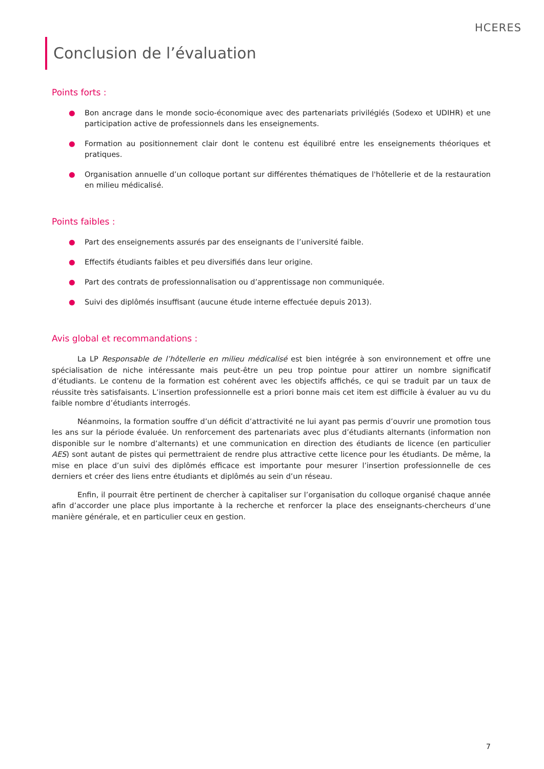HCERES
Conclusion de l’évaluation
Points forts :
● Bon ancrage dans le monde socio-économique avec des partenariats privilégiés (Sodexo et UDIHR) et une participation active de professionnels dans les enseignements.
● Formation au positionnement clair dont le contenu est équilibré entre les enseignements théoriques et pratiques.
● Organisation annuelle d’un colloque portant sur différentes thématiques de l'hôtellerie et de la restauration en milieu médicalisé.
Points faibles :
● Part des enseignements assurés par des enseignants de l’université faible.
● Effectifs étudiants faibles et peu diversifiés dans leur origine.
● Part des contrats de professionnalisation ou d’apprentissage non communiquée.
● Suivi des diplômés insuffisant (aucune étude interne effectuée depuis 2013).
Avis global et recommandations :
La LP Responsable de l’hôtellerie en milieu médicalisé est bien intégrée à son environnement et offre une spécialisation de niche intéressante mais peut-être un peu trop pointue pour attirer un nombre significatif d’étudiants. Le contenu de la formation est cohérent avec les objectifs affichés, ce qui se traduit par un taux de réussite très satisfaisants. L’insertion professionnelle est a priori bonne mais cet item est difficile à évaluer au vu du faible nombre d’étudiants interrogés.
Néanmoins, la formation souffre d’un déficit d’attractivité ne lui ayant pas permis d’ouvrir une promotion tous les ans sur la période évaluée. Un renforcement des partenariats avec plus d’étudiants alternants (information non disponible sur le nombre d’alternants) et une communication en direction des étudiants de licence (en particulier AES) sont autant de pistes qui permettraient de rendre plus attractive cette licence pour les étudiants. De même, la mise en place d’un suivi des diplômés efficace est importante pour mesurer l’insertion professionnelle de ces derniers et créer des liens entre étudiants et diplômés au sein d’un réseau.
Enfin, il pourrait être pertinent de chercher à capitaliser sur l’organisation du colloque organisé chaque année afin d’accorder une place plus importante à la recherche et renforcer la place des enseignants-chercheurs d’une manière générale, et en particulier ceux en gestion.
7